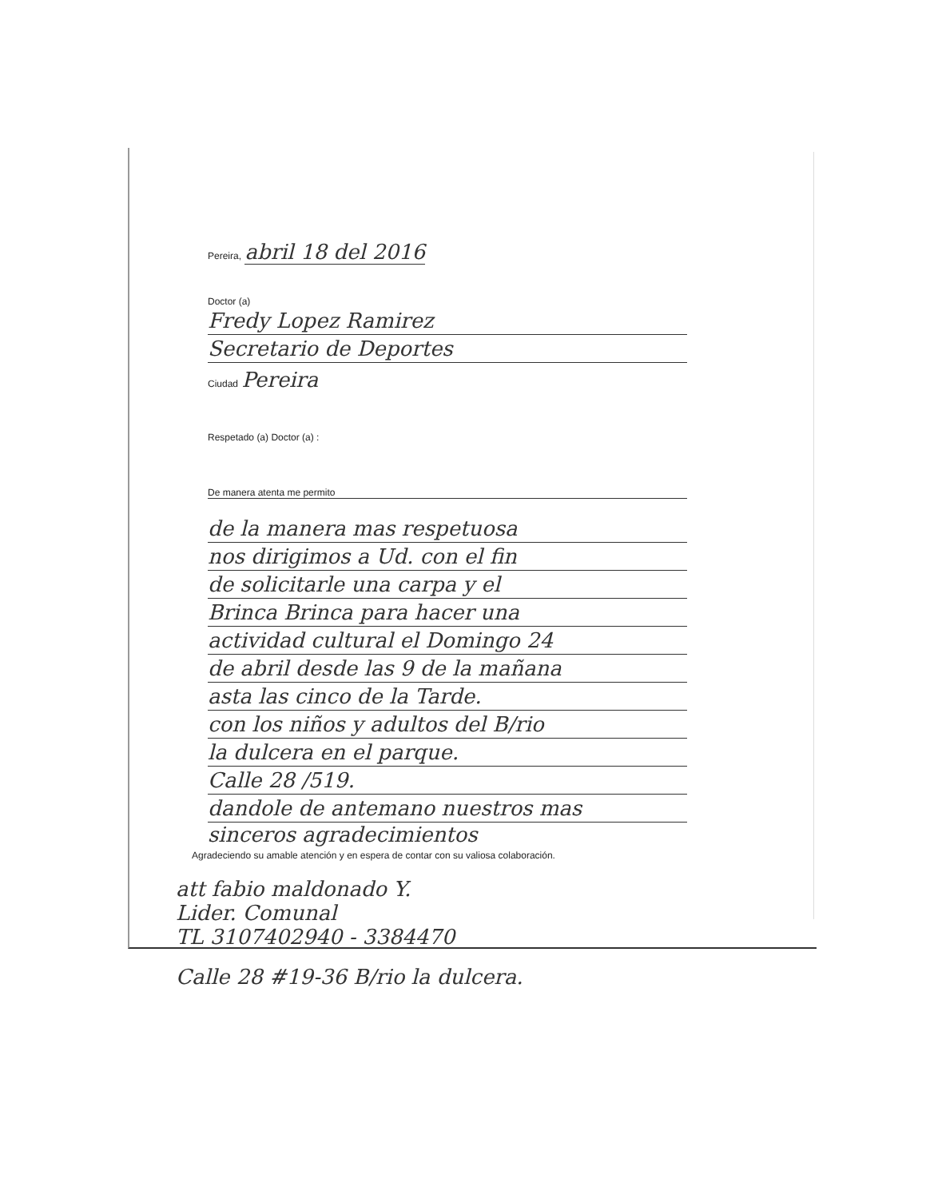Pereira, abril 18 del 2016
Doctor (a)
Fredy Lopez Ramirez
Secretario de Deportes
Ciudad Pereira
Respetado (a) Doctor (a) :
De manera atenta me permito
de la manera mas respetuosa
nos dirigimos a Ud. con el fin
de solicitarle una carpa y el
Brinca Brinca para hacer una
actividad cultural el Domingo 24
de abril desde las 9 de la mañana
asta las cinco de la Tarde.
con los niños y adultos del B/rio
la dulcera en el parque.
Calle 28 /519.
dandole de antemano nuestros mas
sinceros agradecimientos
Agradeciendo su amable atención y en espera de contar con su valiosa colaboración.
att fabio maldonado Y.
Lider. Comunal
TL 3107402940 - 3384470
Calle 28 #19-36 B/rio la dulcera.